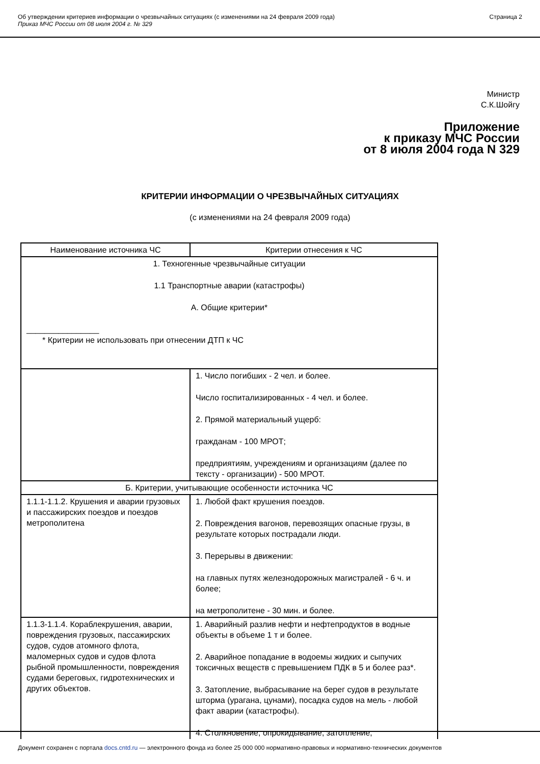Об утверждении критериев информации о чрезвычайных ситуациях (с изменениями на 24 февраля 2009 года)
Приказ МЧС России от 08 июля 2004 г. № 329
Страница 2
Министр
С.К.Шойгу
Приложение
к приказу МЧС России
от 8 июля 2004 года N 329
КРИТЕРИИ ИНФОРМАЦИИ О ЧРЕЗВЫЧАЙНЫХ СИТУАЦИЯХ
(с изменениями на 24 февраля 2009 года)
| Наименование источника ЧС | Критерии отнесения к ЧС |
| --- | --- |
| 1. Техногенные чрезвычайные ситуации 1.1 Транспортные аварии (катастрофы) А. Общие критерии* ________________ * Критерии не использовать при отнесении ДТП к ЧС | |
| | 1. Число погибших - 2 чел. и более. Число госпитализированных - 4 чел. и более. 2. Прямой материальный ущерб: гражданам - 100 МРОТ; предприятиям, учреждениям и организациям (далее по тексту - организации) - 500 МРОТ. |
| Б. Критерии, учитывающие особенности источника ЧС | |
| 1.1.1-1.1.2. Крушения и аварии грузовых и пассажирских поездов и поездов метрополитена | 1. Любой факт крушения поездов. 2. Повреждения вагонов, перевозящих опасные грузы, в результате которых пострадали люди. 3. Перерывы в движении: на главных путях железнодорожных магистралей - 6 ч. и более; на метрополитене - 30 мин. и более. |
| 1.1.3-1.1.4. Кораблекрушения, аварии, повреждения грузовых, пассажирских судов, судов атомного флота, маломерных судов и судов флота рыбной промышленности, повреждения судами береговых, гидротехнических и других объектов. | 1. Аварийный разлив нефти и нефтепродуктов в водные объекты в объеме 1 т и более. 2. Аварийное попадание в водоемы жидких и сыпучих токсичных веществ с превышением ПДК в 5 и более раз*. 3. Затопление, выбрасывание на берег судов в результате шторма (урагана, цунами), посадка судов на мель - любой факт аварии (катастрофы). 4. Столкновение, опрокидывание, затопление, |
Документ сохранен с портала docs.cntd.ru — электронного фонда из более 25 000 000 нормативно-правовых и нормативно-технических документов